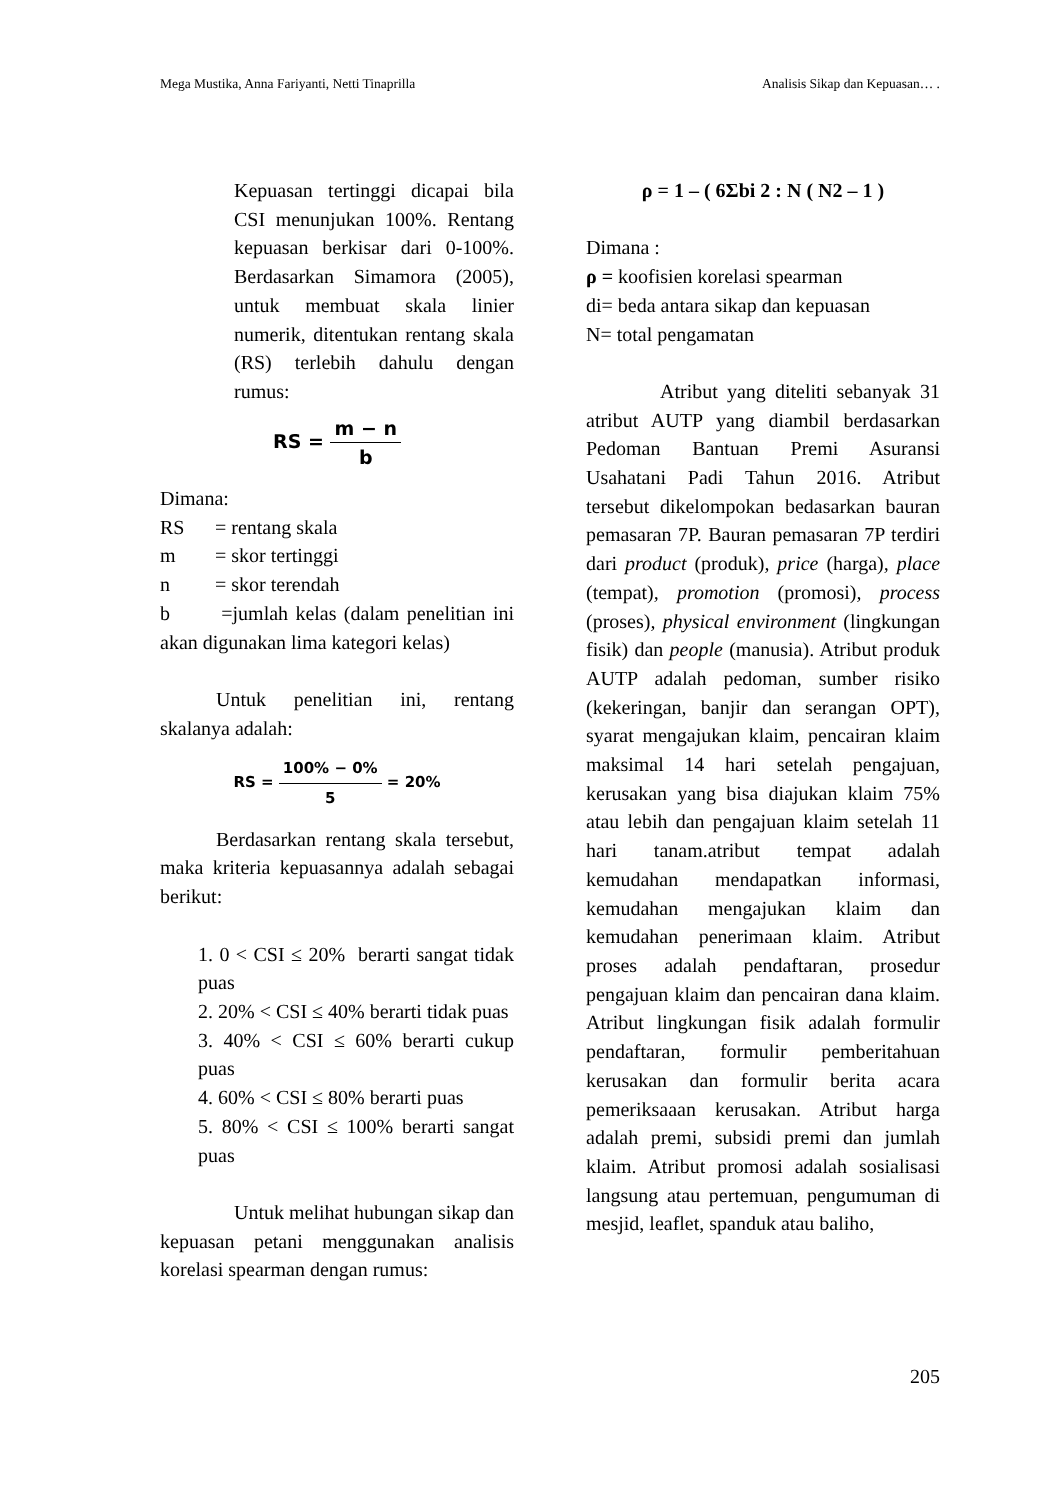Mega Mustika, Anna Fariyanti, Netti Tinaprilla Analisis Sikap dan Kepuasan… .
Kepuasan tertinggi dicapai bila CSI menunjukan 100%. Rentang kepuasan berkisar dari 0-100%. Berdasarkan Simamora (2005), untuk membuat skala linier numerik, ditentukan rentang skala (RS) terlebih dahulu dengan rumus:
RS = m − n b
Dimana:
RS = rentang skala
m = skor tertinggi
n = skor terendah
b =jumlah kelas (dalam penelitian ini akan digunakan lima kategori kelas)
Untuk penelitian ini, rentang skalanya adalah:
RS = 100% − 0% 5 = 20%
Berdasarkan rentang skala tersebut, maka kriteria kepuasannya adalah sebagai berikut:
1. 0 < CSI ≤ 20% berarti sangat tidak puas
2. 20% < CSI ≤ 40% berarti tidak puas
3. 40% < CSI ≤ 60% berarti cukup puas
4. 60% < CSI ≤ 80% berarti puas
5. 80% < CSI ≤ 100% berarti sangat puas
Untuk melihat hubungan sikap dan kepuasan petani menggunakan analisis korelasi spearman dengan rumus:
ρ = 1 – ( 6Σbi 2 : N ( N2 – 1 )
Dimana :
ρ = koofisien korelasi spearman
di= beda antara sikap dan kepuasan
N= total pengamatan
Atribut yang diteliti sebanyak 31 atribut AUTP yang diambil berdasarkan Pedoman Bantuan Premi Asuransi Usahatani Padi Tahun 2016. Atribut tersebut dikelompokan bedasarkan bauran pemasaran 7P. Bauran pemasaran 7P terdiri dari product (produk), price (harga), place (tempat), promotion (promosi), process (proses), physical environment (lingkungan fisik) dan people (manusia). Atribut produk AUTP adalah pedoman, sumber risiko (kekeringan, banjir dan serangan OPT), syarat mengajukan klaim, pencairan klaim maksimal 14 hari setelah pengajuan, kerusakan yang bisa diajukan klaim 75% atau lebih dan pengajuan klaim setelah 11 hari tanam.atribut tempat adalah kemudahan mendapatkan informasi, kemudahan mengajukan klaim dan kemudahan penerimaan klaim. Atribut proses adalah pendaftaran, prosedur pengajuan klaim dan pencairan dana klaim. Atribut lingkungan fisik adalah formulir pendaftaran, formulir pemberitahuan kerusakan dan formulir berita acara pemeriksaaan kerusakan. Atribut harga adalah premi, subsidi premi dan jumlah klaim. Atribut promosi adalah sosialisasi langsung atau pertemuan, pengumuman di mesjid, leaflet, spanduk atau baliho,
205